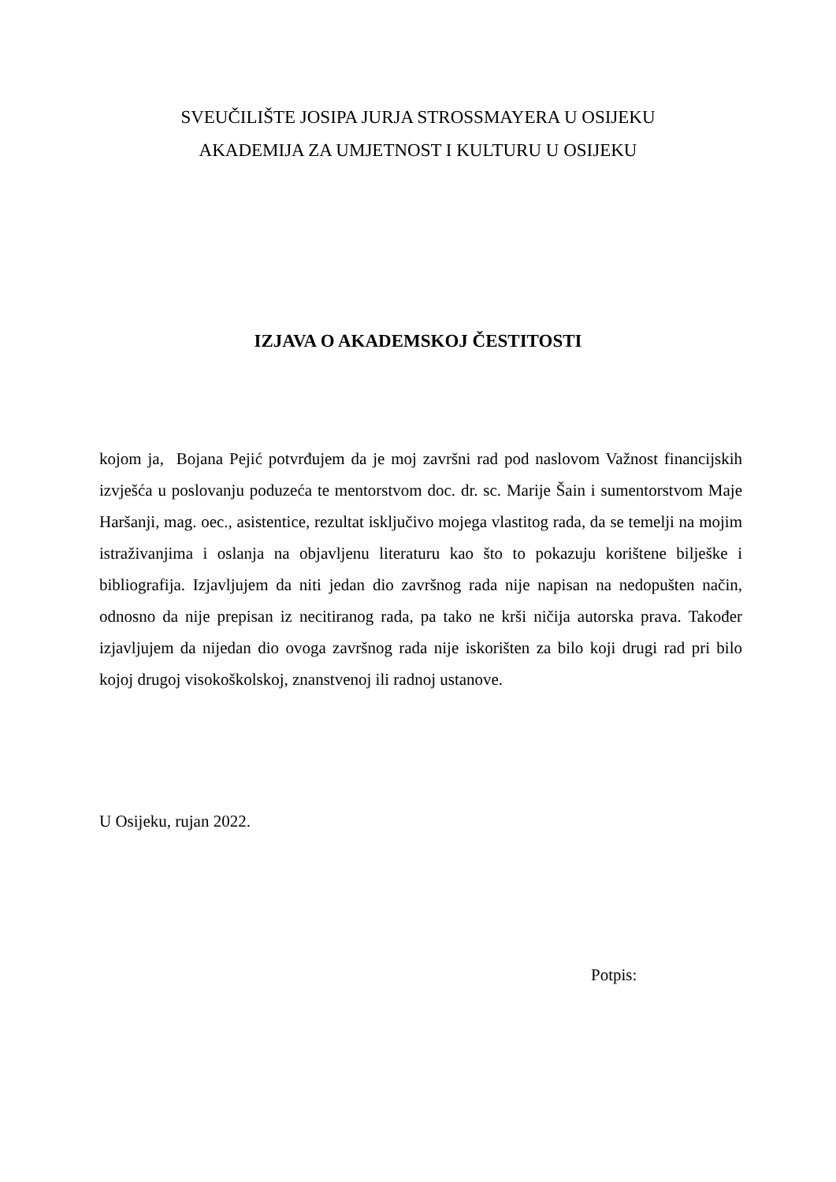SVEUČILIŠTE JOSIPA JURJA STROSSMAYERA U OSIJEKU
AKADEMIJA ZA UMJETNOST I KULTURU U OSIJEKU
IZJAVA O AKADEMSKOJ ČESTITOSTI
kojom ja, Bojana Pejić potvrđujem da je moj završni rad pod naslovom Važnost financijskih izvješća u poslovanju poduzeća te mentorstvom doc. dr. sc. Marije Šain i sumentorstvom Maje Haršanji, mag. oec., asistentice, rezultat isključivo mojega vlastitog rada, da se temelji na mojim istraživanjima i oslanja na objavljenu literaturu kao što to pokazuju korištene bilješke i bibliografija. Izjavljujem da niti jedan dio završnog rada nije napisan na nedopušten način, odnosno da nije prepisan iz necitiranog rada, pa tako ne krši ničija autorska prava. Također izjavljujem da nijedan dio ovoga završnog rada nije iskorišten za bilo koji drugi rad pri bilo kojoj drugoj visokoškolskoj, znanstvenoj ili radnoj ustanove.
U Osijeku, rujan 2022.
Potpis: